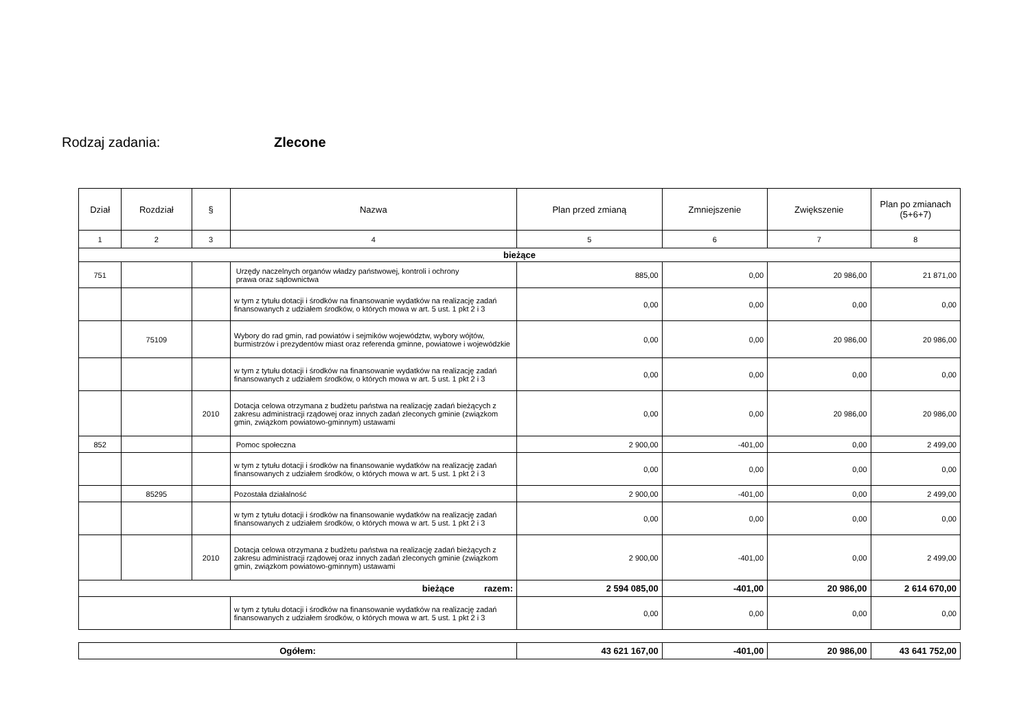Rodzaj zadania: Zlecone
| Dział | Rozdział | § | Nazwa | Plan przed zmianą | Zmniejszenie | Zwiększenie | Plan po zmianach (5+6+7) |
| --- | --- | --- | --- | --- | --- | --- | --- |
| 1 | 2 | 3 | 4 | 5 | 6 | 7 | 8 |
| bieżące | | | | | | | |
| 751 | | | Urzędy naczelnych organów władzy państwowej, kontroli i ochrony prawa oraz sądownictwa | 885,00 | 0,00 | 20 986,00 | 21 871,00 |
| | | | w tym z tytułu dotacji i środków na finansowanie wydatków na realizację zadań finansowanych z udziałem środków, o których mowa w art. 5 ust. 1 pkt 2 i 3 | 0,00 | 0,00 | 0,00 | 0,00 |
| | 75109 | | Wybory do rad gmin, rad powiatów i sejmików województw, wybory wójtów, burmistrzów i prezydentów miast oraz referenda gminne, powiatowe i wojewódzkie | 0,00 | 0,00 | 20 986,00 | 20 986,00 |
| | | | w tym z tytułu dotacji i środków na finansowanie wydatków na realizację zadań finansowanych z udziałem środków, o których mowa w art. 5 ust. 1 pkt 2 i 3 | 0,00 | 0,00 | 0,00 | 0,00 |
| | | 2010 | Dotacja celowa otrzymana z budżetu państwa na realizację zadań bieżących z zakresu administracji rządowej oraz innych zadań zleconych gminie (związkom gmin, związkom powiatowo-gminnym) ustawami | 0,00 | 0,00 | 20 986,00 | 20 986,00 |
| 852 | | | Pomoc społeczna | 2 900,00 | -401,00 | 0,00 | 2 499,00 |
| | | | w tym z tytułu dotacji i środków na finansowanie wydatków na realizację zadań finansowanych z udziałem środków, o których mowa w art. 5 ust. 1 pkt 2 i 3 | 0,00 | 0,00 | 0,00 | 0,00 |
| | 85295 | | Pozostała działalność | 2 900,00 | -401,00 | 0,00 | 2 499,00 |
| | | | w tym z tytułu dotacji i środków na finansowanie wydatków na realizację zadań finansowanych z udziałem środków, o których mowa w art. 5 ust. 1 pkt 2 i 3 | 0,00 | 0,00 | 0,00 | 0,00 |
| | | 2010 | Dotacja celowa otrzymana z budżetu państwa na realizację zadań bieżących z zakresu administracji rządowej oraz innych zadań zleconych gminie (związkom gmin, związkom powiatowo-gminnym) ustawami | 2 900,00 | -401,00 | 0,00 | 2 499,00 |
| bieżące razem: | | | | 2 594 085,00 | -401,00 | 20 986,00 | 2 614 670,00 |
| | | | w tym z tytułu dotacji i środków na finansowanie wydatków na realizację zadań finansowanych z udziałem środków, o których mowa w art. 5 ust. 1 pkt 2 i 3 | 0,00 | 0,00 | 0,00 | 0,00 |
| Ogółem: | 43 621 167,00 | -401,00 | 20 986,00 | 43 641 752,00 |